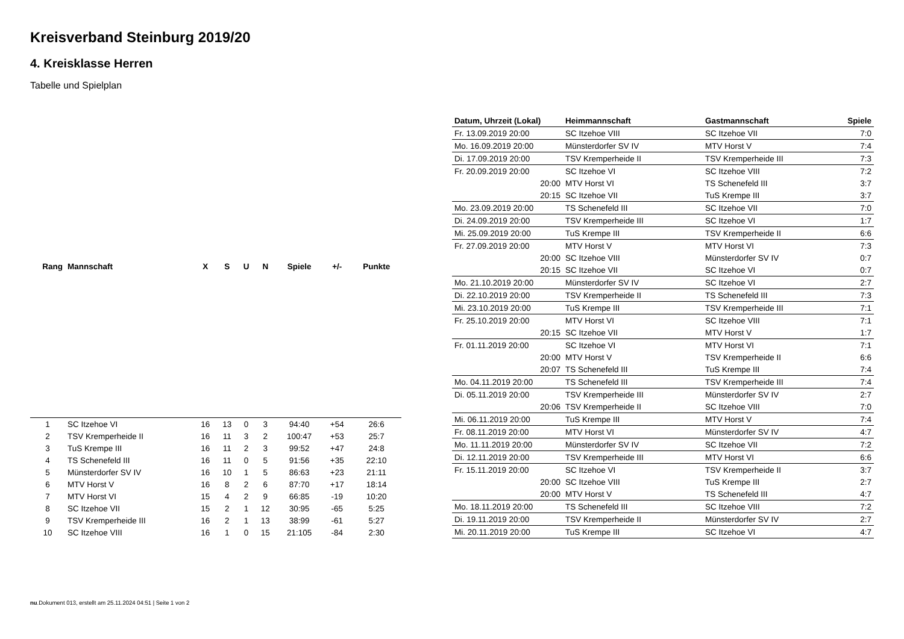Kreisverband Steinburg 2019/20
4. Kreisklasse Herren
Tabelle und Spielplan
| Rang | Mannschaft | X | S | U | N | Spiele | +/- | Punkte |
| --- | --- | --- | --- | --- | --- | --- | --- | --- |
| 1 | SC Itzehoe VI | 16 | 13 | 0 | 3 | 94:40 | +54 | 26:6 |
| 2 | TSV Kremperheide II | 16 | 11 | 3 | 2 | 100:47 | +53 | 25:7 |
| 3 | TuS Krempe III | 16 | 11 | 2 | 3 | 99:52 | +47 | 24:8 |
| 4 | TS Schenefeld III | 16 | 11 | 0 | 5 | 91:56 | +35 | 22:10 |
| 5 | Münsterdorfer SV IV | 16 | 10 | 1 | 5 | 86:63 | +23 | 21:11 |
| 6 | MTV Horst V | 16 | 8 | 2 | 6 | 87:70 | +17 | 18:14 |
| 7 | MTV Horst VI | 15 | 4 | 2 | 9 | 66:85 | -19 | 10:20 |
| 8 | SC Itzehoe VII | 15 | 2 | 1 | 12 | 30:95 | -65 | 5:25 |
| 9 | TSV Kremperheide III | 16 | 2 | 1 | 13 | 38:99 | -61 | 5:27 |
| 10 | SC Itzehoe VIII | 16 | 1 | 0 | 15 | 21:105 | -84 | 2:30 |
| Datum, Uhrzeit (Lokal) | Heimmannschaft | Gastmannschaft | Spiele |
| --- | --- | --- | --- |
| Fr. 13.09.2019 20:00 | SC Itzehoe VIII | SC Itzehoe VII | 7:0 |
| Mo. 16.09.2019 20:00 | Münsterdorfer SV IV | MTV Horst V | 7:4 |
| Di. 17.09.2019 20:00 | TSV Kremperheide II | TSV Kremperheide III | 7:3 |
| Fr. 20.09.2019 20:00 | SC Itzehoe VI | SC Itzehoe VIII | 7:2 |
| 20:00 | MTV Horst VI | TS Schenefeld III | 3:7 |
| 20:15 | SC Itzehoe VII | TuS Krempe III | 3:7 |
| Mo. 23.09.2019 20:00 | TS Schenefeld III | SC Itzehoe VII | 7:0 |
| Di. 24.09.2019 20:00 | TSV Kremperheide III | SC Itzehoe VI | 1:7 |
| Mi. 25.09.2019 20:00 | TuS Krempe III | TSV Kremperheide II | 6:6 |
| Fr. 27.09.2019 20:00 | MTV Horst V | MTV Horst VI | 7:3 |
| 20:00 | SC Itzehoe VIII | Münsterdorfer SV IV | 0:7 |
| 20:15 | SC Itzehoe VII | SC Itzehoe VI | 0:7 |
| Mo. 21.10.2019 20:00 | Münsterdorfer SV IV | SC Itzehoe VI | 2:7 |
| Di. 22.10.2019 20:00 | TSV Kremperheide II | TS Schenefeld III | 7:3 |
| Mi. 23.10.2019 20:00 | TuS Krempe III | TSV Kremperheide III | 7:1 |
| Fr. 25.10.2019 20:00 | MTV Horst VI | SC Itzehoe VIII | 7:1 |
| 20:15 | SC Itzehoe VII | MTV Horst V | 1:7 |
| Fr. 01.11.2019 20:00 | SC Itzehoe VI | MTV Horst VI | 7:1 |
| 20:00 | MTV Horst V | TSV Kremperheide II | 6:6 |
| 20:07 | TS Schenefeld III | TuS Krempe III | 7:4 |
| Mo. 04.11.2019 20:00 | TS Schenefeld III | TSV Kremperheide III | 7:4 |
| Di. 05.11.2019 20:00 | TSV Kremperheide III | Münsterdorfer SV IV | 2:7 |
| 20:06 | TSV Kremperheide II | SC Itzehoe VIII | 7:0 |
| Mi. 06.11.2019 20:00 | TuS Krempe III | MTV Horst V | 7:4 |
| Fr. 08.11.2019 20:00 | MTV Horst VI | Münsterdorfer SV IV | 4:7 |
| Mo. 11.11.2019 20:00 | Münsterdorfer SV IV | SC Itzehoe VII | 7:2 |
| Di. 12.11.2019 20:00 | TSV Kremperheide III | MTV Horst VI | 6:6 |
| Fr. 15.11.2019 20:00 | SC Itzehoe VI | TSV Kremperheide II | 3:7 |
| 20:00 | SC Itzehoe VIII | TuS Krempe III | 2:7 |
| 20:00 | MTV Horst V | TS Schenefeld III | 4:7 |
| Mo. 18.11.2019 20:00 | TS Schenefeld III | SC Itzehoe VIII | 7:2 |
| Di. 19.11.2019 20:00 | TSV Kremperheide II | Münsterdorfer SV IV | 2:7 |
| Mi. 20.11.2019 20:00 | TuS Krempe III | SC Itzehoe VI | 4:7 |
nu.Dokument 013, erstellt am 25.11.2024 04:51 | Seite 1 von 2